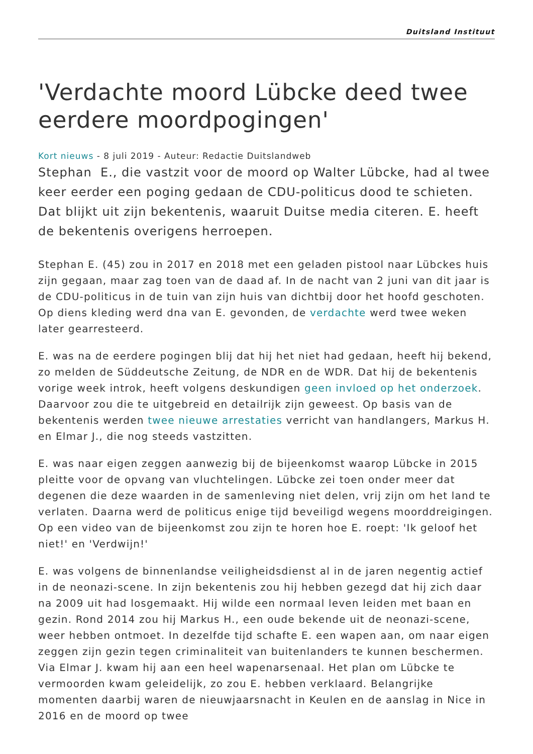Duitsland Instituut
'Verdachte moord Lübcke deed twee eerdere moordpogingen'
Kort nieuws - 8 juli 2019 - Auteur: Redactie Duitslandweb
Stephan E., die vastzit voor de moord op Walter Lübcke, had al twee keer eerder een poging gedaan de CDU-politicus dood te schieten. Dat blijkt uit zijn bekentenis, waaruit Duitse media citeren. E. heeft de bekentenis overigens herroepen.
Stephan E. (45) zou in 2017 en 2018 met een geladen pistool naar Lübckes huis zijn gegaan, maar zag toen van de daad af. In de nacht van 2 juni van dit jaar is de CDU-politicus in de tuin van zijn huis van dichtbij door het hoofd geschoten. Op diens kleding werd dna van E. gevonden, de verdachte werd twee weken later gearresteerd.
E. was na de eerdere pogingen blij dat hij het niet had gedaan, heeft hij bekend, zo melden de Süddeutsche Zeitung, de NDR en de WDR. Dat hij de bekentenis vorige week introk, heeft volgens deskundigen geen invloed op het onderzoek. Daarvoor zou die te uitgebreid en detailrijk zijn geweest. Op basis van de bekentenis werden twee nieuwe arrestaties verricht van handlangers, Markus H. en Elmar J., die nog steeds vastzitten.
E. was naar eigen zeggen aanwezig bij de bijeenkomst waarop Lübcke in 2015 pleitte voor de opvang van vluchtelingen. Lübcke zei toen onder meer dat degenen die deze waarden in de samenleving niet delen, vrij zijn om het land te verlaten. Daarna werd de politicus enige tijd beveiligd wegens moorddreigingen. Op een video van de bijeenkomst zou zijn te horen hoe E. roept: 'Ik geloof het niet!' en 'Verdwijn!'
E. was volgens de binnenlandse veiligheidsdienst al in de jaren negentig actief in de neonazi-scene. In zijn bekentenis zou hij hebben gezegd dat hij zich daar na 2009 uit had losgemaakt. Hij wilde een normaal leven leiden met baan en gezin. Rond 2014 zou hij Markus H., een oude bekende uit de neonazi-scene, weer hebben ontmoet. In dezelfde tijd schafte E. een wapen aan, om naar eigen zeggen zijn gezin tegen criminaliteit van buitenlanders te kunnen beschermen. Via Elmar J. kwam hij aan een heel wapenarsenaal. Het plan om Lübcke te vermoorden kwam geleidelijk, zo zou E. hebben verklaard. Belangrijke momenten daarbij waren de nieuwjaarsnacht in Keulen en de aanslag in Nice in 2016 en de moord op twee